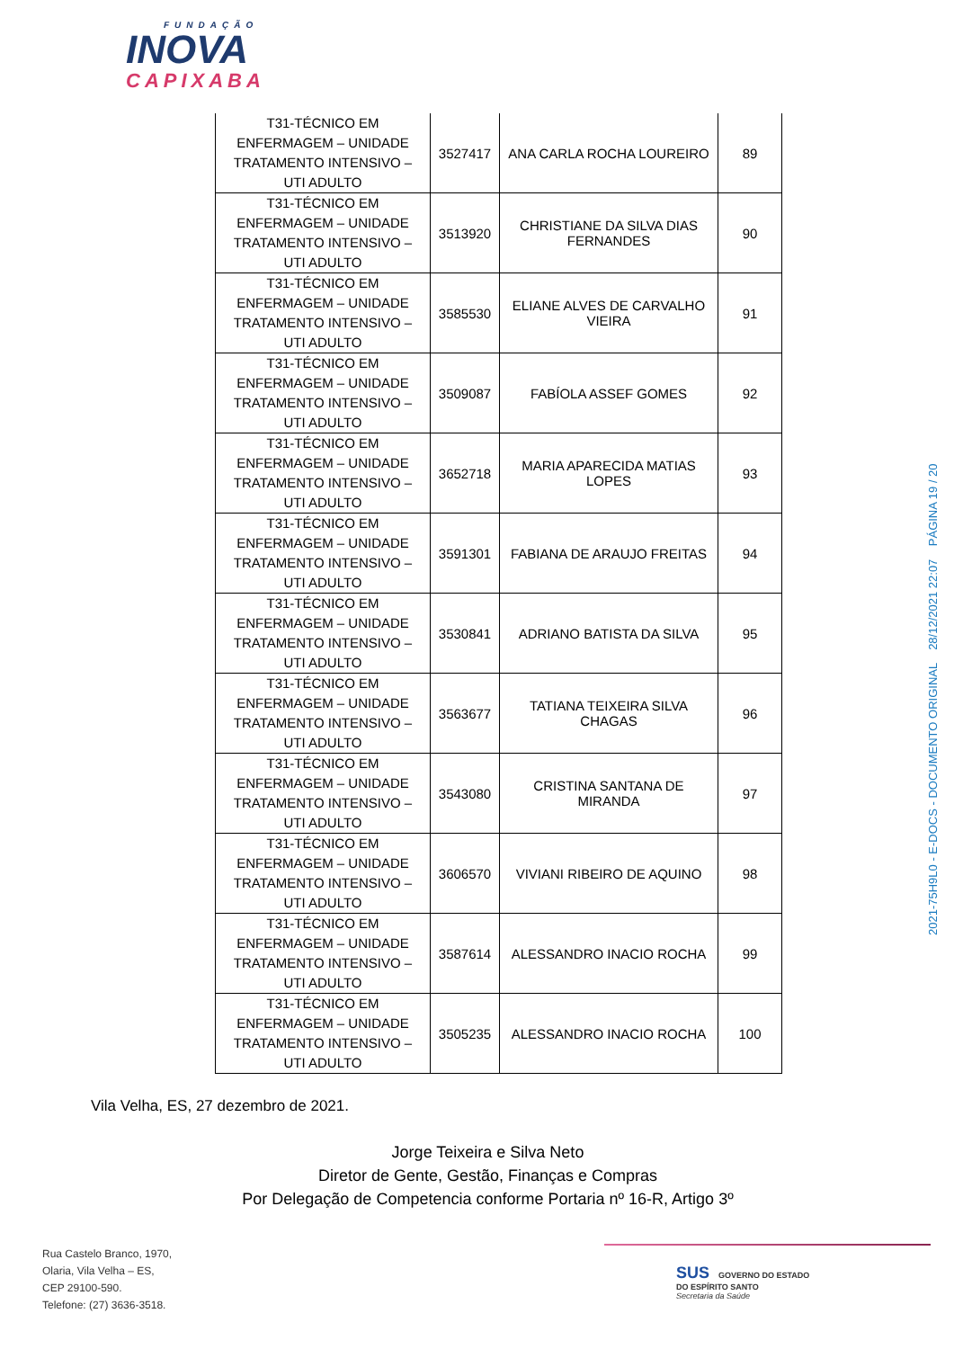FUNDAÇÃO
INOVA
CAPIXABA
| T31-TÉCNICO EM ENFERMAGEM – UNIDADE TRATAMENTO INTENSIVO – UTI ADULTO | 3527417 | ANA CARLA ROCHA LOUREIRO | 89 |
| T31-TÉCNICO EM ENFERMAGEM – UNIDADE TRATAMENTO INTENSIVO – UTI ADULTO | 3513920 | CHRISTIANE DA SILVA DIAS FERNANDES | 90 |
| T31-TÉCNICO EM ENFERMAGEM – UNIDADE TRATAMENTO INTENSIVO – UTI ADULTO | 3585530 | ELIANE ALVES DE CARVALHO VIEIRA | 91 |
| T31-TÉCNICO EM ENFERMAGEM – UNIDADE TRATAMENTO INTENSIVO – UTI ADULTO | 3509087 | FABÍOLA ASSEF GOMES | 92 |
| T31-TÉCNICO EM ENFERMAGEM – UNIDADE TRATAMENTO INTENSIVO – UTI ADULTO | 3652718 | MARIA APARECIDA MATIAS LOPES | 93 |
| T31-TÉCNICO EM ENFERMAGEM – UNIDADE TRATAMENTO INTENSIVO – UTI ADULTO | 3591301 | FABIANA DE ARAUJO FREITAS | 94 |
| T31-TÉCNICO EM ENFERMAGEM – UNIDADE TRATAMENTO INTENSIVO – UTI ADULTO | 3530841 | ADRIANO BATISTA DA SILVA | 95 |
| T31-TÉCNICO EM ENFERMAGEM – UNIDADE TRATAMENTO INTENSIVO – UTI ADULTO | 3563677 | TATIANA TEIXEIRA SILVA CHAGAS | 96 |
| T31-TÉCNICO EM ENFERMAGEM – UNIDADE TRATAMENTO INTENSIVO – UTI ADULTO | 3543080 | CRISTINA SANTANA DE MIRANDA | 97 |
| T31-TÉCNICO EM ENFERMAGEM – UNIDADE TRATAMENTO INTENSIVO – UTI ADULTO | 3606570 | VIVIANI RIBEIRO DE AQUINO | 98 |
| T31-TÉCNICO EM ENFERMAGEM – UNIDADE TRATAMENTO INTENSIVO – UTI ADULTO | 3587614 | ALESSANDRO INACIO ROCHA | 99 |
| T31-TÉCNICO EM ENFERMAGEM – UNIDADE TRATAMENTO INTENSIVO – UTI ADULTO | 3505235 | ALESSANDRO INACIO ROCHA | 100 |
2021-75H9L0 - E-DOCS - DOCUMENTO ORIGINAL 28/12/2021 22:07 PÁGINA 19 / 20
Vila Velha, ES, 27 dezembro de 2021.
Jorge Teixeira e Silva Neto
Diretor de Gente, Gestão, Finanças e Compras
Por Delegação de Competencia conforme Portaria nº 16-R, Artigo 3º
Rua Castelo Branco, 1970,
Olaria, Vila Velha – ES,
CEP 29100-590.
Telefone: (27) 3636-3518.
SUS GOVERNO DO ESTADO
DO ESPÍRITO SANTO
Secretaria da Saúde